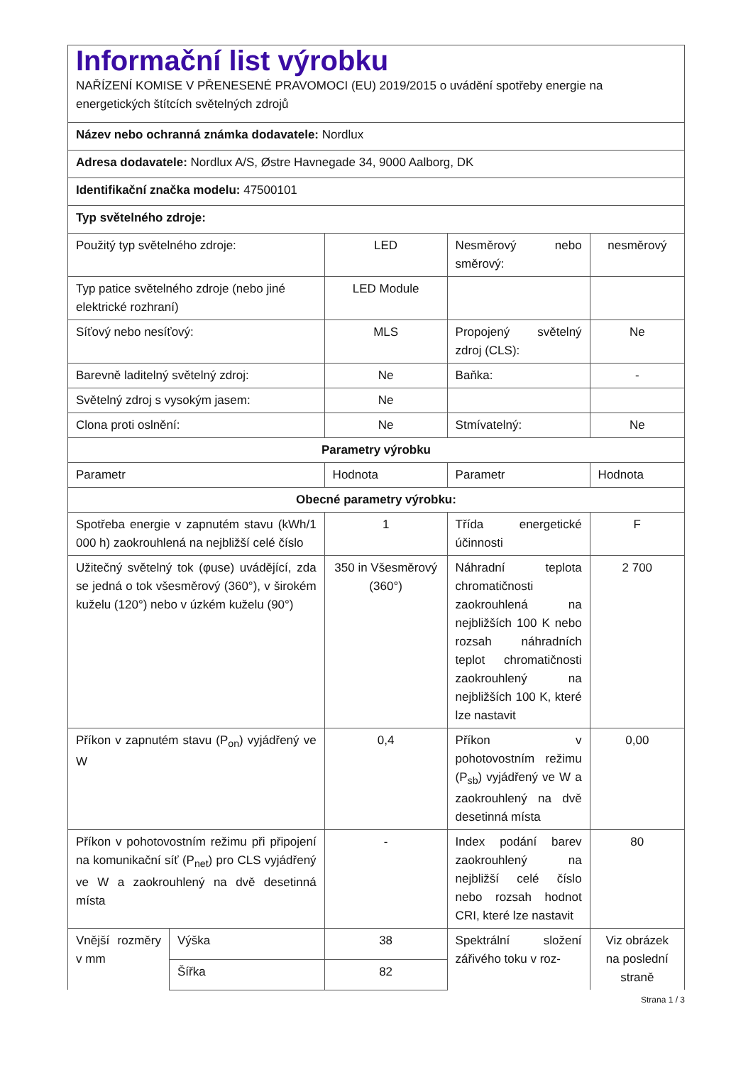| Informační list výrobku NAŘÍZENÍ KOMISE V PŘENESENÉ PRAVOMOCI (EU) 2019/2015 o uvádění spotřeby energie na energetických štítcích světelných zdrojů | | | | |
| Název nebo ochranná známka dodavatele: Nordlux | | | | |
| Adresa dodavatele: Nordlux A/S, Østre Havnegade 34, 9000 Aalborg, DK | | | | |
| Identifikační značka modelu: 47500101 | | | | |
| Typ světelného zdroje: | | | | |
| Použitý typ světelného zdroje: | | LED | Nesměrový nebo směrový: | nesměrový |
| Typ patice světelného zdroje (nebo jiné elektrické rozhraní) | | LED Module | | |
| Síťový nebo nesíťový: | | MLS | Propojený světelný zdroj (CLS): | Ne |
| Barevně laditelný světelný zdroj: | | Ne | Baňka: | - |
| Světelný zdroj s vysokým jasem: | | Ne | | |
| Clona proti oslnění: | | Ne | Stmívatelný: | Ne |
| Parametry výrobku | | | | |
| Parametr | | Hodnota | Parametr | Hodnota |
| Obecné parametry výrobku: | | | | |
| Spotřeba energie v zapnutém stavu (kWh/1 000 h) zaokrouhlená na nejbližší celé číslo | | 1 | Třída energetické účinnosti | F |
| Užitečný světelný tok (φuse) uvádějící, zda se jedná o tok všesměrový (360°), v širokém kuželu (120°) nebo v úzkém kuželu (90°) | | 350 in Všesměrový (360°) | Náhradní teplota chromatičnosti zaokrouhlená na nejbližších 100 K nebo rozsah náhradních teplot chromatičnosti zaokrouhlený na nejbližších 100 K, které lze nastavit | 2 700 |
| Příkon v zapnutém stavu (P<sub>on</sub>) vyjádřený ve W | | 0,4 | Příkon v pohotovostním režimu (P<sub>sb</sub>) vyjádřený ve W a zaokrouhlený na dvě desetinná místa | 0,00 |
| Příkon v pohotovostním režimu při připojení na komunikační síť (P<sub>net</sub>) pro CLS vyjádřený ve W a zaokrouhlený na dvě desetinná místa | | - | Index podání barev zaokrouhlený na nejbližší celé číslo nebo rozsah hodnot CRI, které lze nastavit | 80 |
| Vnější rozměry v mm | Výška | 38 | Spektrální složení zářivého toku v roz- | Viz obrázek na poslední straně |
| | Šířka | 82 | | |
Strana 1 / 3